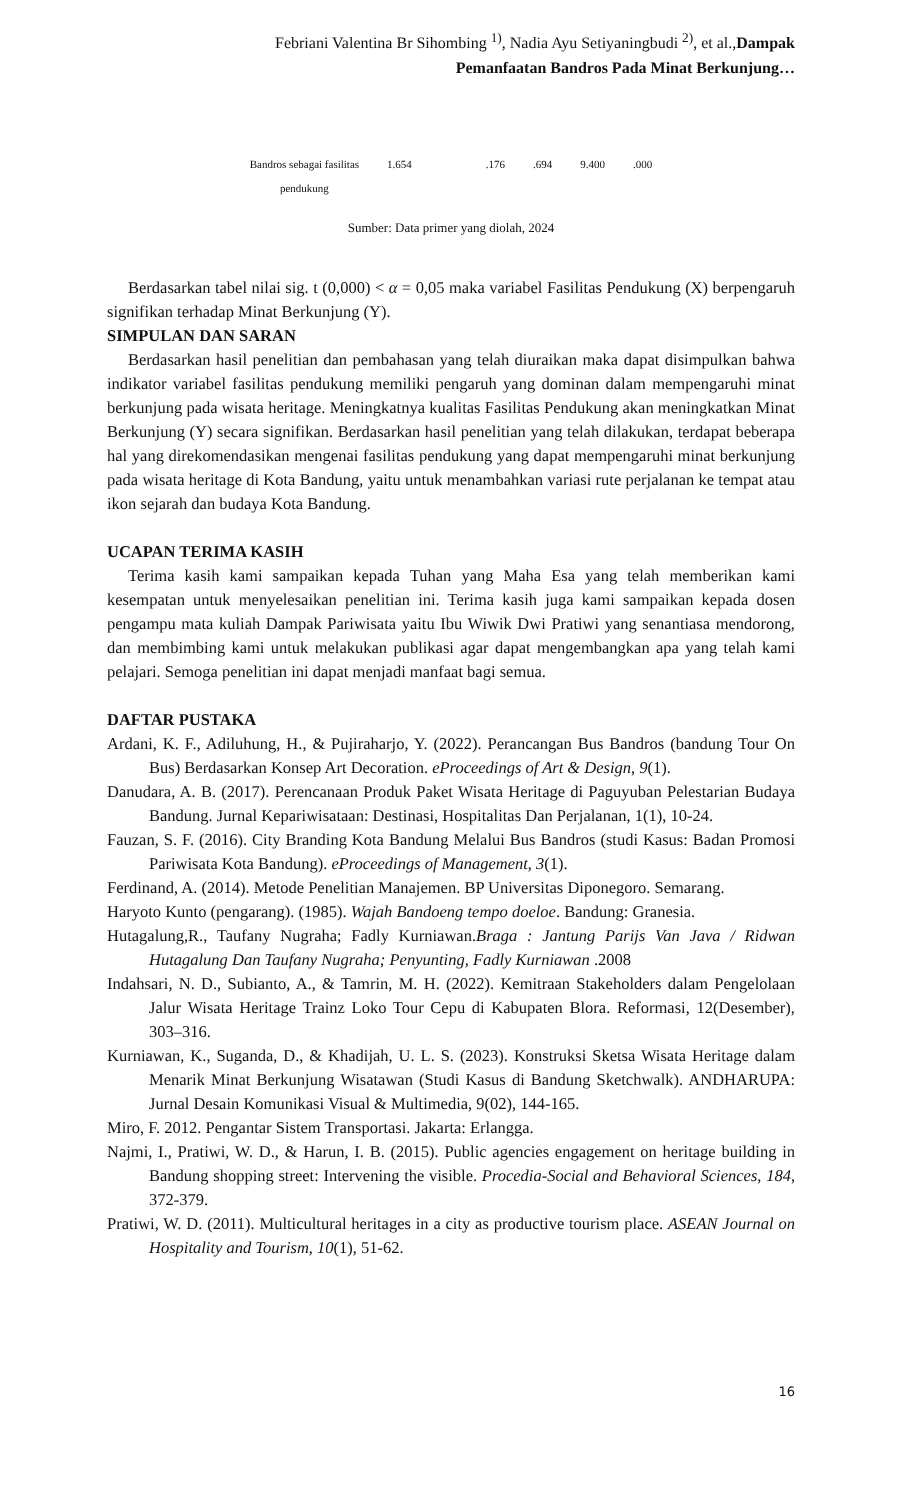Febriani Valentina Br Sihombing <sup>1)</sup>, Nadia Ayu Setiyaningbudi <sup>2)</sup>, et al.,Dampak
Pemanfaatan Bandros Pada Minat Berkunjung…
| Bandros sebagai fasilitas pendukung | 1.654 | .176 | .694 | 9.400 | .000 |
Sumber: Data primer yang diolah, 2024
Berdasarkan tabel nilai sig. t (0,000) < α = 0,05 maka variabel Fasilitas Pendukung (X) berpengaruh signifikan terhadap Minat Berkunjung (Y).
SIMPULAN DAN SARAN
Berdasarkan hasil penelitian dan pembahasan yang telah diuraikan maka dapat disimpulkan bahwa indikator variabel fasilitas pendukung memiliki pengaruh yang dominan dalam mempengaruhi minat berkunjung pada wisata heritage. Meningkatnya kualitas Fasilitas Pendukung akan meningkatkan Minat Berkunjung (Y) secara signifikan. Berdasarkan hasil penelitian yang telah dilakukan, terdapat beberapa hal yang direkomendasikan mengenai fasilitas pendukung yang dapat mempengaruhi minat berkunjung pada wisata heritage di Kota Bandung, yaitu untuk menambahkan variasi rute perjalanan ke tempat atau ikon sejarah dan budaya Kota Bandung.
UCAPAN TERIMA KASIH
Terima kasih kami sampaikan kepada Tuhan yang Maha Esa yang telah memberikan kami kesempatan untuk menyelesaikan penelitian ini. Terima kasih juga kami sampaikan kepada dosen pengampu mata kuliah Dampak Pariwisata yaitu Ibu Wiwik Dwi Pratiwi yang senantiasa mendorong, dan membimbing kami untuk melakukan publikasi agar dapat mengembangkan apa yang telah kami pelajari. Semoga penelitian ini dapat menjadi manfaat bagi semua.
DAFTAR PUSTAKA
Ardani, K. F., Adiluhung, H., & Pujiraharjo, Y. (2022). Perancangan Bus Bandros (bandung Tour On Bus) Berdasarkan Konsep Art Decoration. eProceedings of Art & Design, 9(1).
Danudara, A. B. (2017). Perencanaan Produk Paket Wisata Heritage di Paguyuban Pelestarian Budaya Bandung. Jurnal Kepariwisataan: Destinasi, Hospitalitas Dan Perjalanan, 1(1), 10-24.
Fauzan, S. F. (2016). City Branding Kota Bandung Melalui Bus Bandros (studi Kasus: Badan Promosi Pariwisata Kota Bandung). eProceedings of Management, 3(1).
Ferdinand, A. (2014). Metode Penelitian Manajemen. BP Universitas Diponegoro. Semarang.
Haryoto Kunto (pengarang). (1985). Wajah Bandoeng tempo doeloe. Bandung: Granesia.
Hutagalung,R., Taufany Nugraha; Fadly Kurniawan.Braga : Jantung Parijs Van Java / Ridwan Hutagalung Dan Taufany Nugraha; Penyunting, Fadly Kurniawan .2008
Indahsari, N. D., Subianto, A., & Tamrin, M. H. (2022). Kemitraan Stakeholders dalam Pengelolaan Jalur Wisata Heritage Trainz Loko Tour Cepu di Kabupaten Blora. Reformasi, 12(Desember), 303–316.
Kurniawan, K., Suganda, D., & Khadijah, U. L. S. (2023). Konstruksi Sketsa Wisata Heritage dalam Menarik Minat Berkunjung Wisatawan (Studi Kasus di Bandung Sketchwalk). ANDHARUPA: Jurnal Desain Komunikasi Visual & Multimedia, 9(02), 144-165.
Miro, F. 2012. Pengantar Sistem Transportasi. Jakarta: Erlangga.
Najmi, I., Pratiwi, W. D., & Harun, I. B. (2015). Public agencies engagement on heritage building in Bandung shopping street: Intervening the visible. Procedia-Social and Behavioral Sciences, 184, 372-379.
Pratiwi, W. D. (2011). Multicultural heritages in a city as productive tourism place. ASEAN Journal on Hospitality and Tourism, 10(1), 51-62.
16